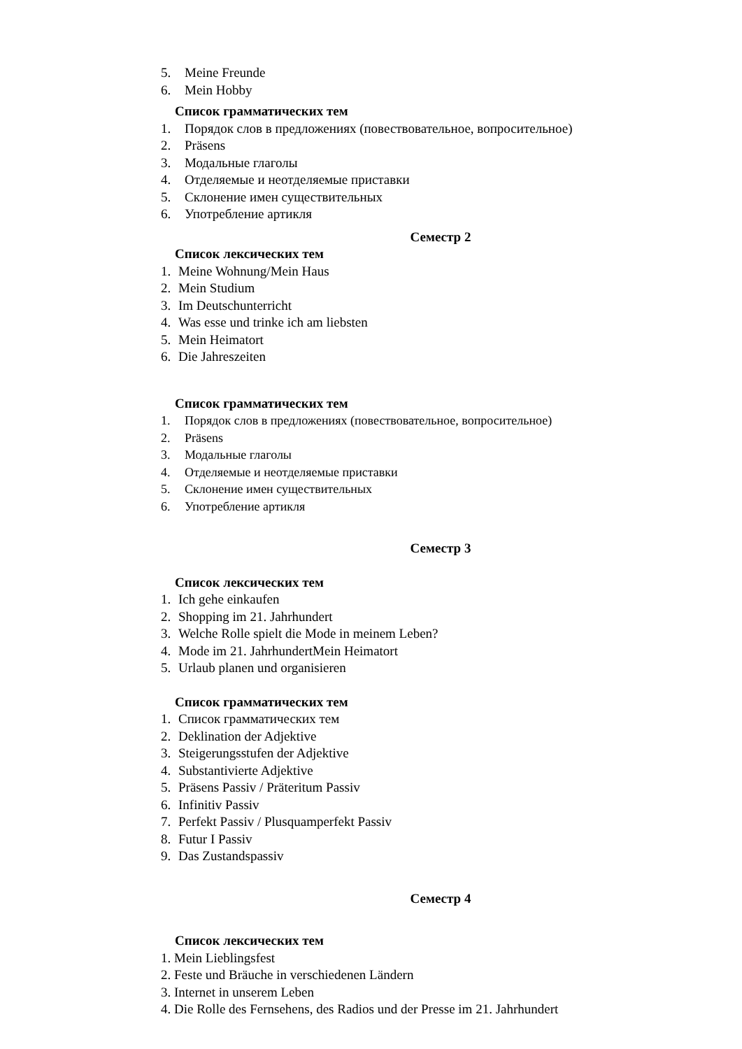5. Meine Freunde
6. Mein Hobby
Список грамматических тем
1. Порядок слов в предложениях (повествовательное, вопросительное)
2. Präsens
3. Модальные глаголы
4. Отделяемые и неотделяемые приставки
5. Склонение имен существительных
6. Употребление артикля
Семестр 2
Список лексических тем
1. Meine Wohnung/Mein Haus
2. Mein Studium
3. Im Deutschunterricht
4. Was esse und trinke ich am liebsten
5. Mein Heimatort
6. Die Jahreszeiten
Список грамматических тем
1. Порядок слов в предложениях (повествовательное, вопросительное)
2. Präsens
3. Модальные глаголы
4. Отделяемые и неотделяемые приставки
5. Склонение имен существительных
6. Употребление артикля
Семестр 3
Список лексических тем
1. Ich gehe einkaufen
2. Shopping im 21. Jahrhundert
3. Welche Rolle spielt die Mode in meinem Leben?
4. Mode im 21. JahrhundertMein Heimatort
5. Urlaub planen und organisieren
Список грамматических тем
1. Список грамматических тем
2. Deklination der Adjektive
3. Steigerungsstufen der Adjektive
4. Substantivierte Adjektive
5. Präsens Passiv / Präteritum Passiv
6. Infinitiv Passiv
7. Perfekt Passiv / Plusquamperfekt Passiv
8. Futur I Passiv
9. Das Zustandspassiv
Семестр 4
Список лексических тем
1. Mein Lieblingsfest
2. Feste und Bräuche in verschiedenen Ländern
3. Internet in unserem Leben
4. Die Rolle des Fernsehens, des Radios und der Presse im 21. Jahrhundert